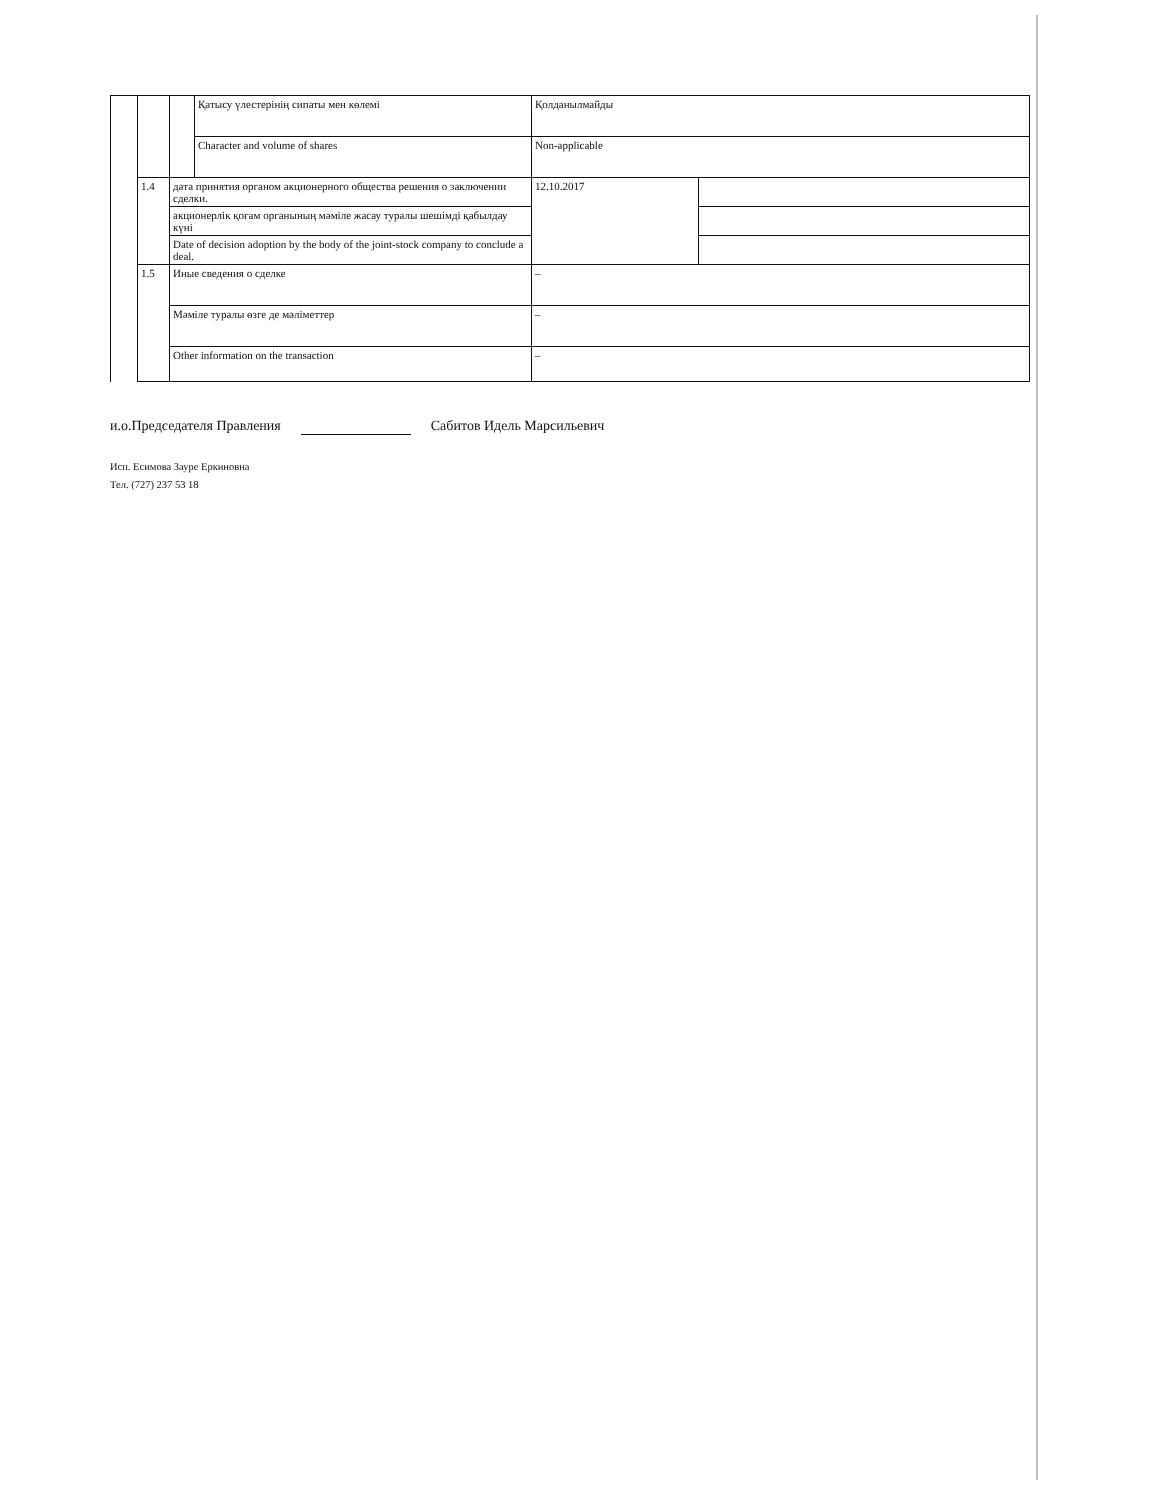| | | | Қатысу үлестерінің сипаты мен көлемі | Қолданылмайды | |
| | | | Character and volume of shares | Non-applicable | |
| | 1.4 | дата принятия органом акционерного общества решения о заключении сделки. | | 12.10.2017 | |
| | | акционерлік қоғам органының мәміле жасау туралы шешімді қабылдау күні | | | |
| | | Date of decision adoption by the body of the joint-stock company to conclude a deal. | | | |
| | 1.5 | Иные сведения о сделке | | – | |
| | | Мәміле туралы өзге де мәліметтер | | – | |
| | | Other information on the transaction | | – | |
и.о.Председателя Правления Сабитов Идель Марсильевич
Исп. Есимова Зауре Еркиновна
Тел. (727) 237 53 18